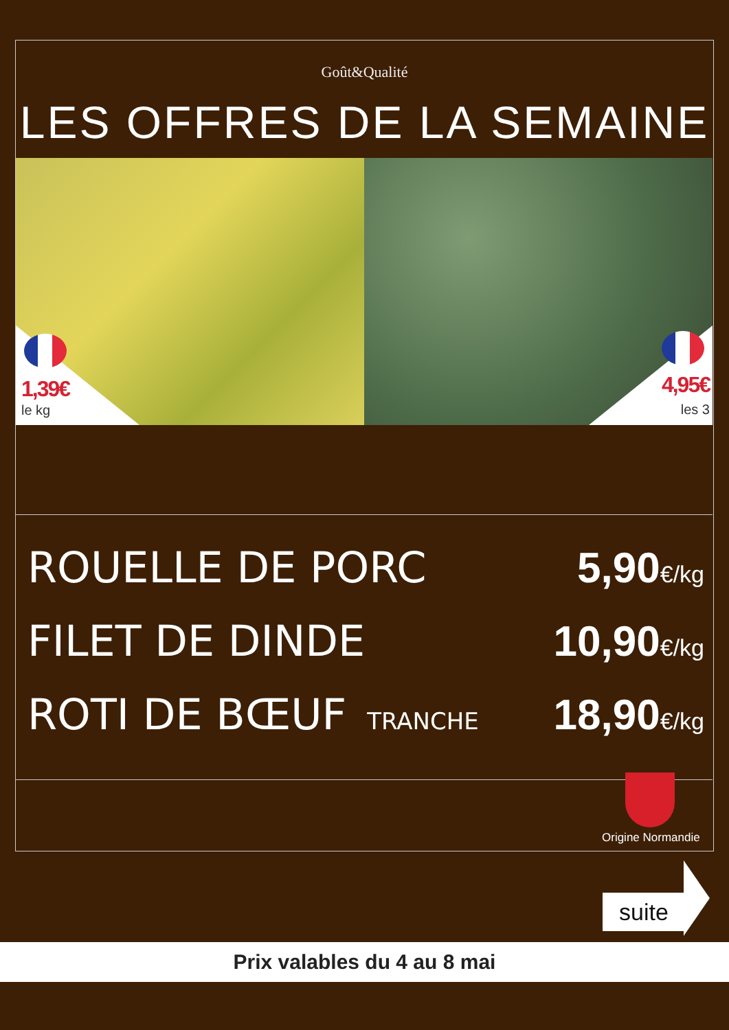Goût&Qualité
LES OFFRES DE LA SEMAINE
1,39€
le kg
4,95€
les 3
ROUELLE DE PORC 5,90€/kg
FILET DE DINDE 10,90€/kg
ROTI DE BŒUF TRANCHE
18,90€/kg
Origine Normandie
suite
Prix valables du 4 au 8 mai